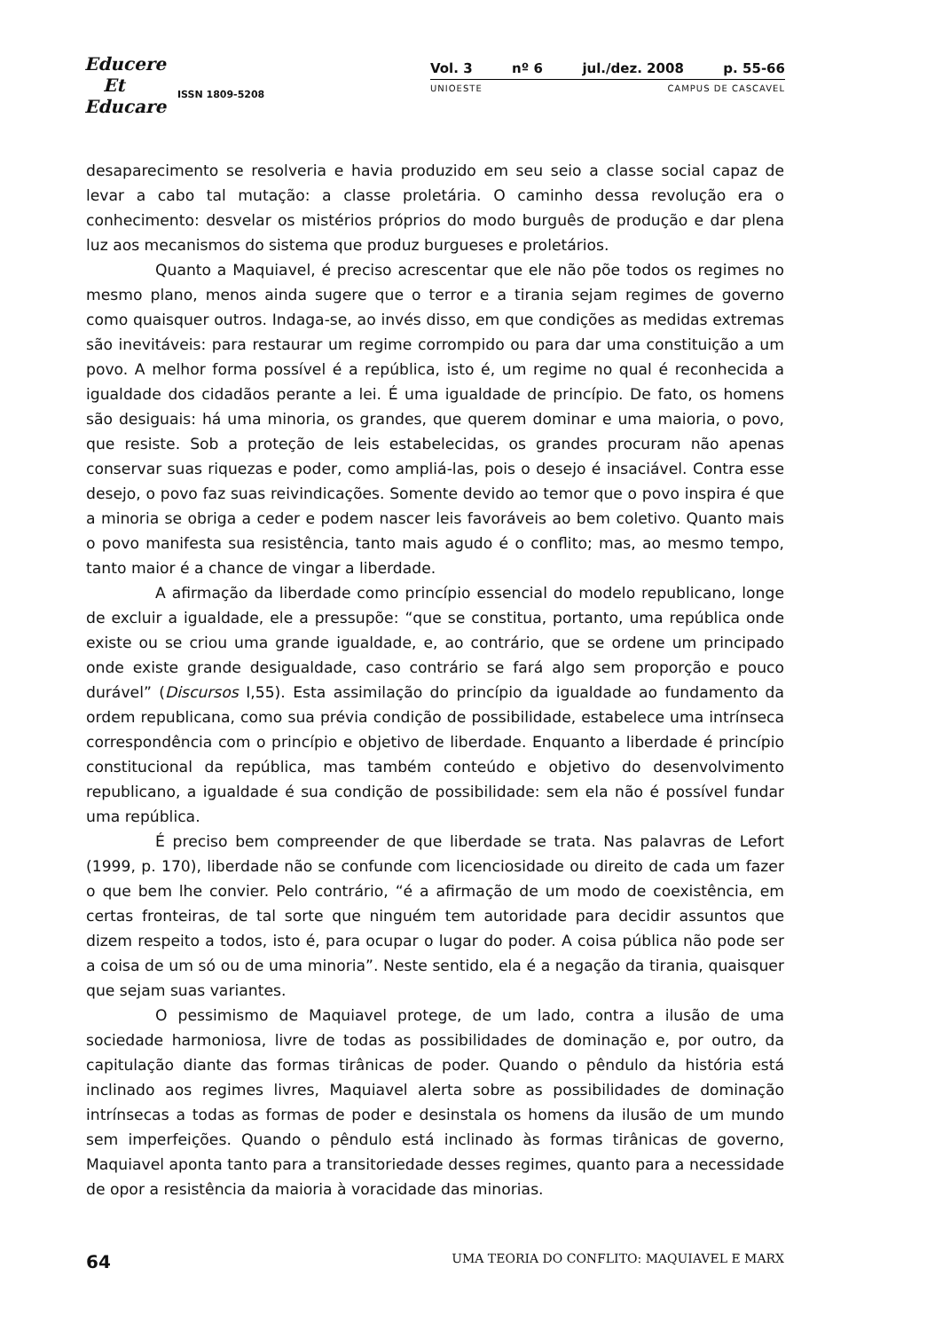Educere
Et
Educare
ISSN 1809-5208
Vol. 3 nº 6 jul./dez. 2008 p. 55-66
UNIOESTE CAMPUS DE CASCAVEL
desaparecimento se resolveria e havia produzido em seu seio a classe social capaz de levar a cabo tal mutação: a classe proletária. O caminho dessa revolução era o conhecimento: desvelar os mistérios próprios do modo burguês de produção e dar plena luz aos mecanismos do sistema que produz burgueses e proletários.
Quanto a Maquiavel, é preciso acrescentar que ele não põe todos os regimes no mesmo plano, menos ainda sugere que o terror e a tirania sejam regimes de governo como quaisquer outros. Indaga-se, ao invés disso, em que condições as medidas extremas são inevitáveis: para restaurar um regime corrompido ou para dar uma constituição a um povo. A melhor forma possível é a república, isto é, um regime no qual é reconhecida a igualdade dos cidadãos perante a lei. É uma igualdade de princípio. De fato, os homens são desiguais: há uma minoria, os grandes, que querem dominar e uma maioria, o povo, que resiste. Sob a proteção de leis estabelecidas, os grandes procuram não apenas conservar suas riquezas e poder, como ampliá-las, pois o desejo é insaciável. Contra esse desejo, o povo faz suas reivindicações. Somente devido ao temor que o povo inspira é que a minoria se obriga a ceder e podem nascer leis favoráveis ao bem coletivo. Quanto mais o povo manifesta sua resistência, tanto mais agudo é o conflito; mas, ao mesmo tempo, tanto maior é a chance de vingar a liberdade.
A afirmação da liberdade como princípio essencial do modelo republicano, longe de excluir a igualdade, ele a pressupõe: “que se constitua, portanto, uma república onde existe ou se criou uma grande igualdade, e, ao contrário, que se ordene um principado onde existe grande desigualdade, caso contrário se fará algo sem proporção e pouco durável” (Discursos I,55). Esta assimilação do princípio da igualdade ao fundamento da ordem republicana, como sua prévia condição de possibilidade, estabelece uma intrínseca correspondência com o princípio e objetivo de liberdade. Enquanto a liberdade é princípio constitucional da república, mas também conteúdo e objetivo do desenvolvimento republicano, a igualdade é sua condição de possibilidade: sem ela não é possível fundar uma república.
É preciso bem compreender de que liberdade se trata. Nas palavras de Lefort (1999, p. 170), liberdade não se confunde com licenciosidade ou direito de cada um fazer o que bem lhe convier. Pelo contrário, “é a afirmação de um modo de coexistência, em certas fronteiras, de tal sorte que ninguém tem autoridade para decidir assuntos que dizem respeito a todos, isto é, para ocupar o lugar do poder. A coisa pública não pode ser a coisa de um só ou de uma minoria”. Neste sentido, ela é a negação da tirania, quaisquer que sejam suas variantes.
O pessimismo de Maquiavel protege, de um lado, contra a ilusão de uma sociedade harmoniosa, livre de todas as possibilidades de dominação e, por outro, da capitulação diante das formas tirânicas de poder. Quando o pêndulo da história está inclinado aos regimes livres, Maquiavel alerta sobre as possibilidades de dominação intrínsecas a todas as formas de poder e desinstala os homens da ilusão de um mundo sem imperfeições. Quando o pêndulo está inclinado às formas tirânicas de governo, Maquiavel aponta tanto para a transitoriedade desses regimes, quanto para a necessidade de opor a resistência da maioria à voracidade das minorias.
64 UMA TEORIA DO CONFLITO: MAQUIAVEL E MARX